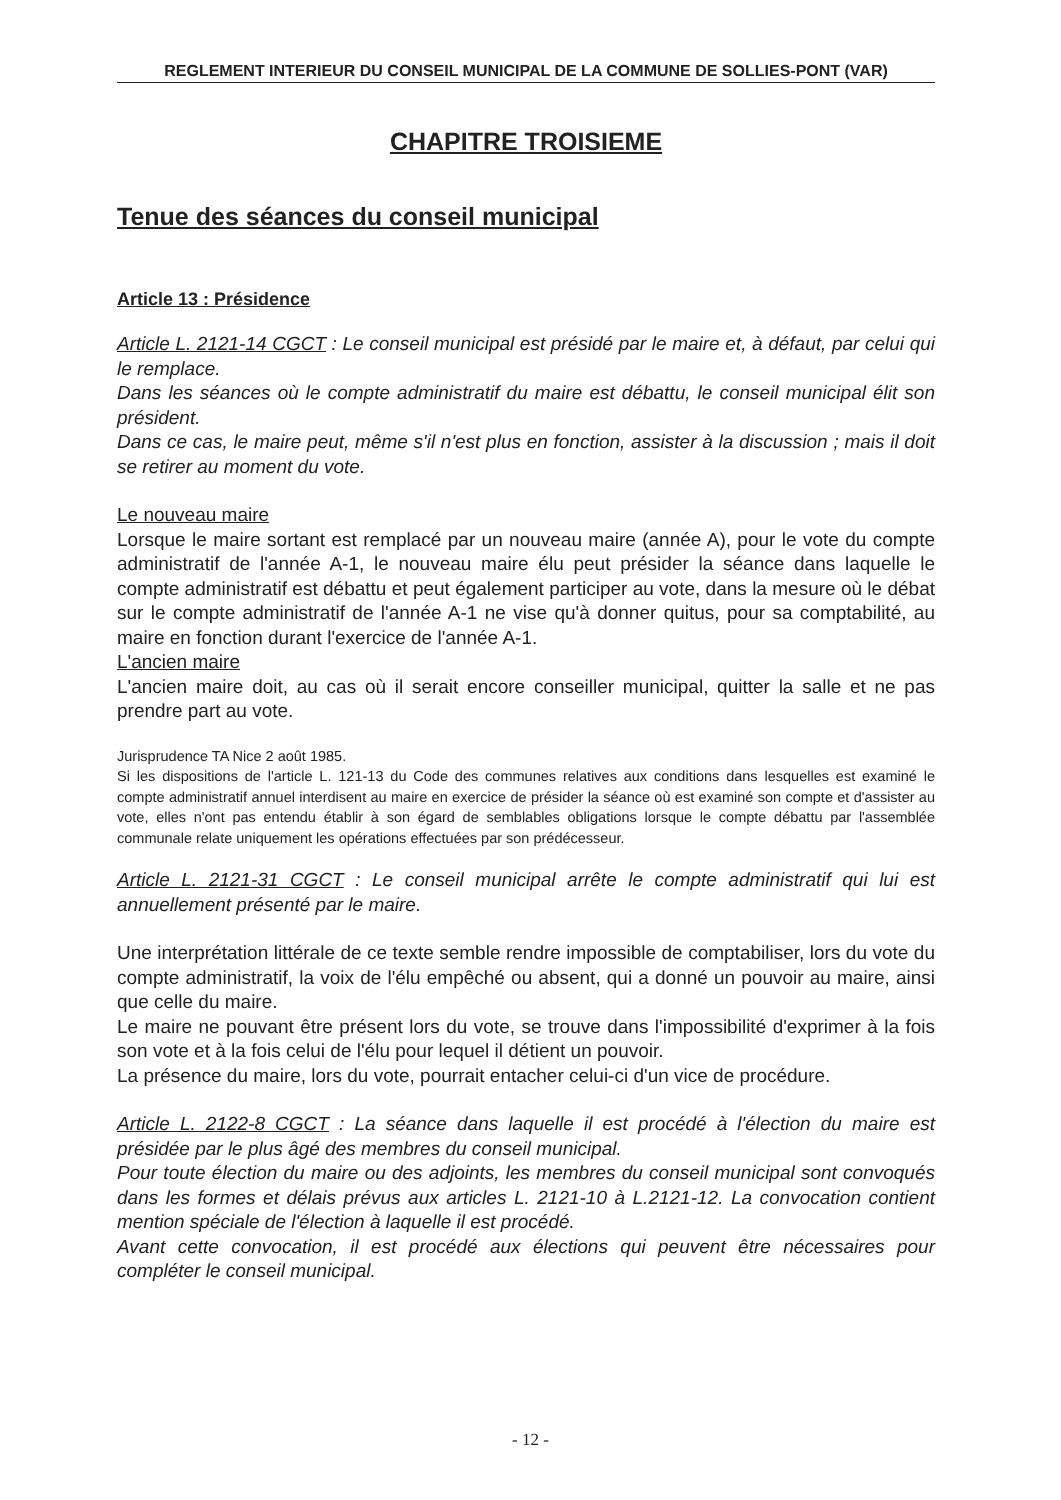REGLEMENT INTERIEUR DU CONSEIL MUNICIPAL DE LA COMMUNE DE SOLLIES-PONT (VAR)
CHAPITRE TROISIEME
Tenue des séances du conseil municipal
Article 13 : Présidence
Article L. 2121-14 CGCT : Le conseil municipal est présidé par le maire et, à défaut, par celui qui le remplace.
Dans les séances où le compte administratif du maire est débattu, le conseil municipal élit son président.
Dans ce cas, le maire peut, même s'il n'est plus en fonction, assister à la discussion ; mais il doit se retirer au moment du vote.
Le nouveau maire
Lorsque le maire sortant est remplacé par un nouveau maire (année A), pour le vote du compte administratif de l'année A-1, le nouveau maire élu peut présider la séance dans laquelle le compte administratif est débattu et peut également participer au vote, dans la mesure où le débat sur le compte administratif de l'année A-1 ne vise qu'à donner quitus, pour sa comptabilité, au maire en fonction durant l'exercice de l'année A-1.
L'ancien maire
L'ancien maire doit, au cas où il serait encore conseiller municipal, quitter la salle et ne pas prendre part au vote.
Jurisprudence TA Nice 2 août 1985.
Si les dispositions de l'article L. 121-13 du Code des communes relatives aux conditions dans lesquelles est examiné le compte administratif annuel interdisent au maire en exercice de présider la séance où est examiné son compte et d'assister au vote, elles n'ont pas entendu établir à son égard de semblables obligations lorsque le compte débattu par l'assemblée communale relate uniquement les opérations effectuées par son prédécesseur.
Article L. 2121-31 CGCT : Le conseil municipal arrête le compte administratif qui lui est annuellement présenté par le maire.
Une interprétation littérale de ce texte semble rendre impossible de comptabiliser, lors du vote du compte administratif, la voix de l'élu empêché ou absent, qui a donné un pouvoir au maire, ainsi que celle du maire.
Le maire ne pouvant être présent lors du vote, se trouve dans l'impossibilité d'exprimer à la fois son vote et à la fois celui de l'élu pour lequel il détient un pouvoir.
La présence du maire, lors du vote, pourrait entacher celui-ci d'un vice de procédure.
Article L. 2122-8 CGCT : La séance dans laquelle il est procédé à l'élection du maire est présidée par le plus âgé des membres du conseil municipal.
Pour toute élection du maire ou des adjoints, les membres du conseil municipal sont convoqués dans les formes et délais prévus aux articles L. 2121-10 à L.2121-12. La convocation contient mention spéciale de l'élection à laquelle il est procédé.
Avant cette convocation, il est procédé aux élections qui peuvent être nécessaires pour compléter le conseil municipal.
- 12 -